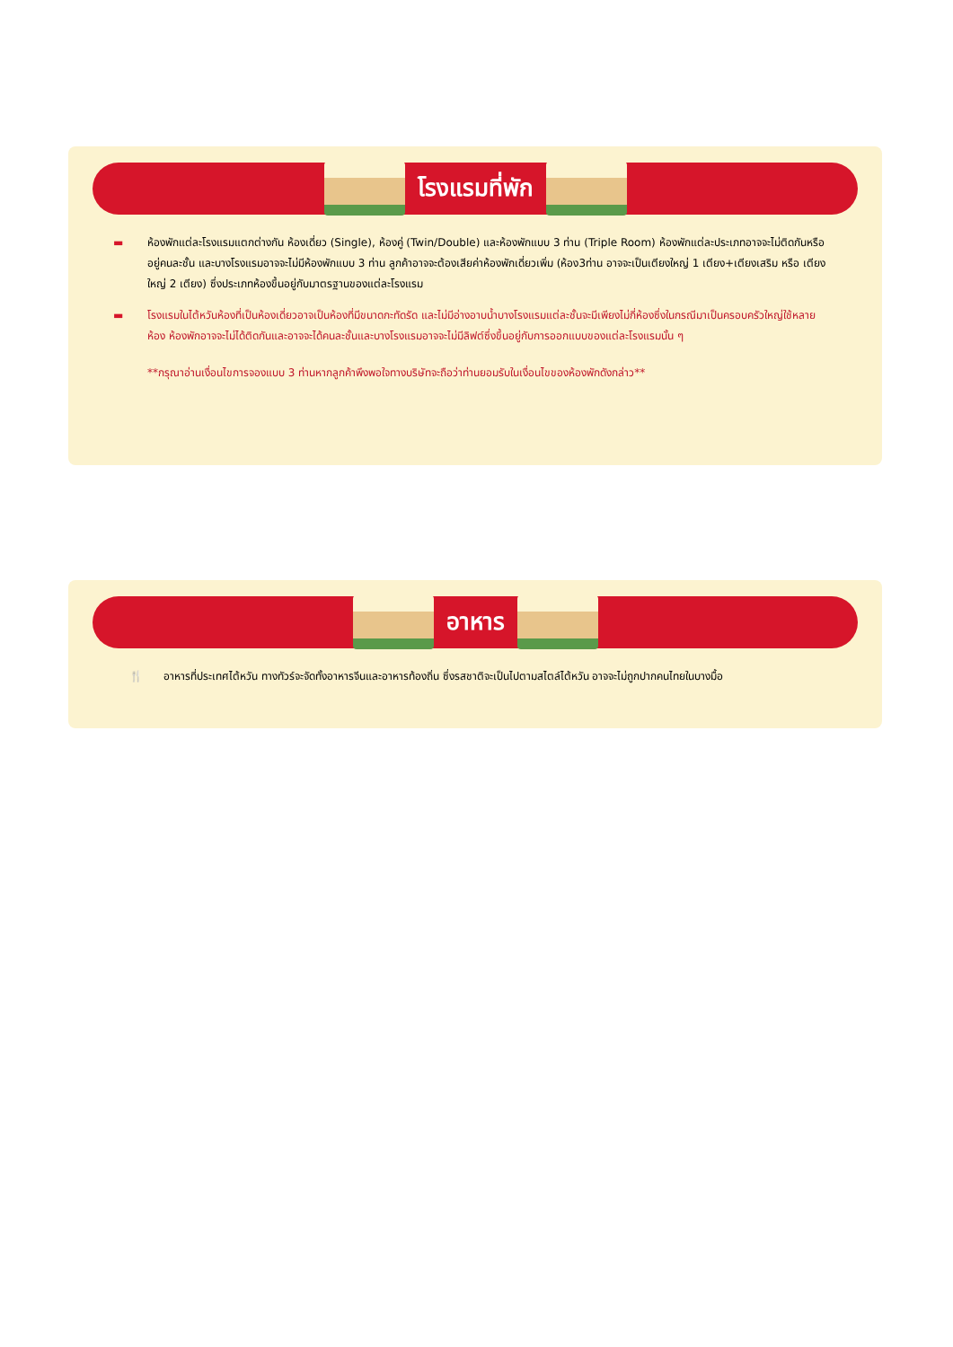โรงแรมที่พัก
▬ ห้องพักแต่ละโรงแรมแตกต่างกัน ห้องเดี่ยว (Single), ห้องคู่ (Twin/Double) และห้องพักแบบ 3 ท่าน (Triple Room) ห้องพักแต่ละประเภทอาจจะไม่ติดกันหรืออยู่คนละชั้น และบางโรงแรมอาจจะไม่มีห้องพักแบบ 3 ท่าน ลูกค้าอาจจะต้องเสียค่าห้องพักเดี่ยวเพิ่ม (ห้อง3ท่าน อาจจะเป็นเตียงใหญ่ 1 เตียง+เตียงเสริม หรือ เตียงใหญ่ 2 เตียง) ซึ่งประเภทห้องขึ้นอยู่กับมาตรฐานของแต่ละโรงแรม
▬ โรงแรมในไต้หวันห้องที่เป็นห้องเดี่ยวอาจเป็นห้องที่มีขนาดกะทัดรัด และไม่มีอ่างอาบน้ำบางโรงแรมแต่ละชั้นจะมีเพียงไม่กี่ห้องซึ่งในกรณีมาเป็นครอบครัวใหญ่ใช้หลายห้อง ห้องพักอาจจะไม่ได้ติดกันและอาจจะได้คนละชั้นและบางโรงแรมอาจจะไม่มีลิฟต์ซึ่งขึ้นอยู่กับการออกแบบของแต่ละโรงแรมนั้น ๆ
**กรุณาอ่านเงื่อนไขการจองแบบ 3 ท่านหากลูกค้าพึงพอใจทางบริษัทจะถือว่าท่านยอมรับในเงื่อนไขของห้องพักดังกล่าว**
อาหาร
🍴 อาหารที่ประเทศไต้หวัน ทางทัวร์จะจัดทั้งอาหารจีนและอาหารท้องถิ่น ซึ่งรสชาติจะเป็นไปตามสไตล์ไต้หวัน อาจจะไม่ถูกปากคนไทยในบางมื้อ